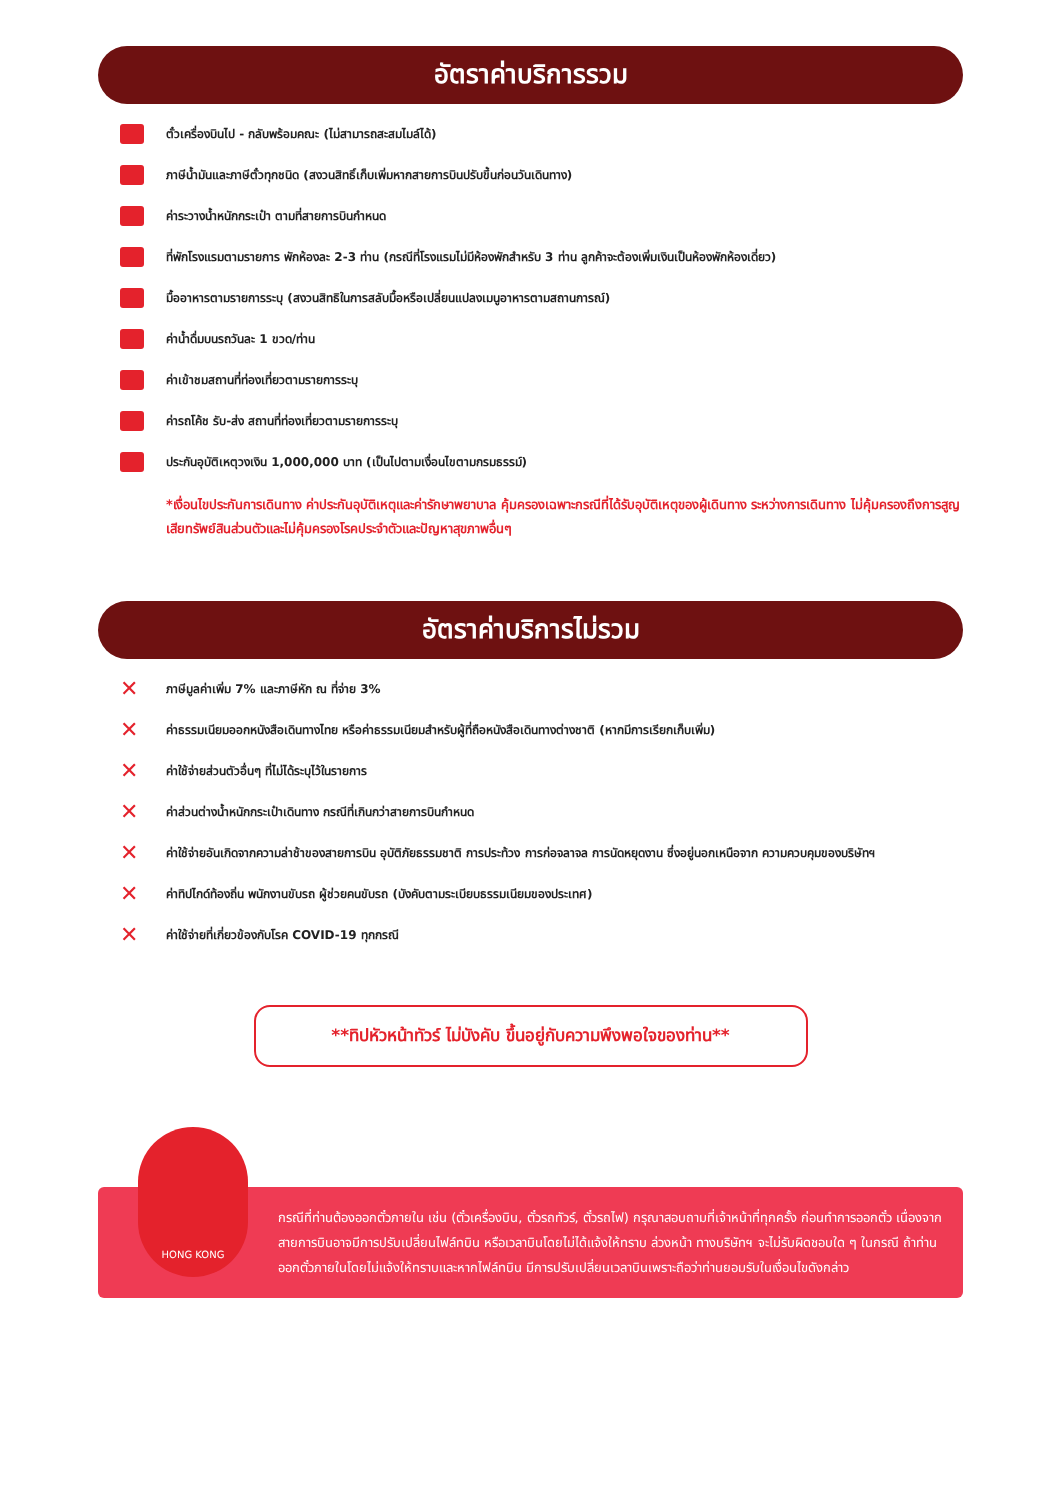อัตราค่าบริการรวม
ตั๋วเครื่องบินไป - กลับพร้อมคณะ (ไม่สามารถสะสมไมล์ได้)
ภาษีน้ำมันและภาษีตั๋วทุกชนิด (สงวนสิทธิ์เก็บเพิ่มหากสายการบินปรับขึ้นก่อนวันเดินทาง)
ค่าระวางน้ำหนักกระเป๋า ตามที่สายการบินกำหนด
ที่พักโรงแรมตามรายการ พักห้องละ 2-3 ท่าน (กรณีที่โรงแรมไม่มีห้องพักสำหรับ 3 ท่าน ลูกค้าจะต้องเพิ่มเงินเป็นห้องพักห้องเดี่ยว)
มื้ออาหารตามรายการระบุ (สงวนสิทธิในการสลับมื้อหรือเปลี่ยนแปลงเมนูอาหารตามสถานการณ์)
ค่าน้ำดื่มบนรถวันละ 1 ขวด/ท่าน
ค่าเข้าชมสถานที่ท่องเที่ยวตามรายการระบุ
ค่ารถโค้ช รับ-ส่ง สถานที่ท่องเที่ยวตามรายการระบุ
ประกันอุบัติเหตุวงเงิน 1,000,000 บาท (เป็นไปตามเงื่อนไขตามกรมธรรม์)
*เงื่อนไขประกันการเดินทาง ค่าประกันอุบัติเหตุและค่ารักษาพยาบาล คุ้มครองเฉพาะกรณีที่ได้รับอุบัติเหตุของผู้เดินทาง ระหว่างการเดินทาง ไม่คุ้มครองถึงการสูญเสียทรัพย์สินส่วนตัวและไม่คุ้มครองโรคประจำตัวและปัญหาสุขภาพอื่นๆ
อัตราค่าบริการไม่รวม
✕ ภาษีมูลค่าเพิ่ม 7% และภาษีหัก ณ ที่จ่าย 3%
✕ ค่าธรรมเนียมออกหนังสือเดินทางไทย หรือค่าธรรมเนียมสำหรับผู้ที่ถือหนังสือเดินทางต่างชาติ (หากมีการเรียกเก็บเพิ่ม)
✕ ค่าใช้จ่ายส่วนตัวอื่นๆ ที่ไม่ได้ระบุไว้ในรายการ
✕ ค่าส่วนต่างน้ำหนักกระเป๋าเดินทาง กรณีที่เกินกว่าสายการบินกำหนด
✕ ค่าใช้จ่ายอันเกิดจากความล่าช้าของสายการบิน อุบัติภัยธรรมชาติ การประท้วง การก่อจลาจล การนัดหยุดงาน ซึ่งอยู่นอกเหนือจาก ความควบคุมของบริษัทฯ
✕ ค่าทิปไกด์ท้องถิ่น พนักงานขับรถ ผู้ช่วยคนขับรถ (บังคับตามระเบียบธรรมเนียมของประเทศ)
✕ ค่าใช้จ่ายที่เกี่ยวข้องกับโรค COVID-19 ทุกกรณี
**ทิปหัวหน้าทัวร์ ไม่บังคับ ขึ้นอยู่กับความพึงพอใจของท่าน**
HONG KONG
กรณีที่ท่านต้องออกตั๋วภายใน เช่น (ตั๋วเครื่องบิน, ตั๋วรถทัวร์, ตั๋วรถไฟ) กรุณาสอบถามที่เจ้าหน้าที่ทุกครั้ง ก่อนทำการออกตั๋ว เนื่องจากสายการบินอาจมีการปรับเปลี่ยนไฟล์ทบิน หรือเวลาบินโดยไม่ได้แจ้งให้ทราบ ล่วงหน้า ทางบริษัทฯ จะไม่รับผิดชอบใด ๆ ในกรณี ถ้าท่านออกตั๋วภายในโดยไม่แจ้งให้ทราบและหากไฟล์ทบิน มีการปรับเปลี่ยนเวลาบินเพราะถือว่าท่านยอมรับในเงื่อนไขดังกล่าว